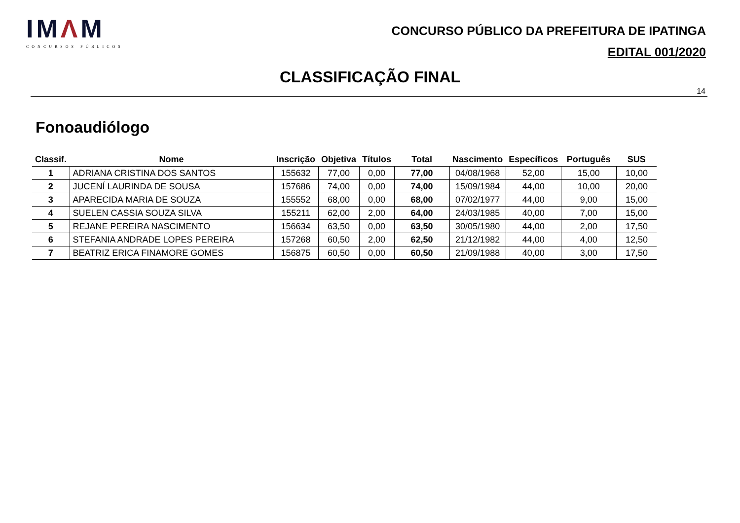IMΛM
CONCURSOS PÚBLICOS
CONCURSO PÚBLICO DA PREFEITURA DE IPATINGA
EDITAL 001/2020
CLASSIFICAÇÃO FINAL
14
Fonoaudiólogo
| Classif. | Nome | Inscrição | Objetiva | Títulos | Total | Nascimento | Específicos | Português | SUS |
| --- | --- | --- | --- | --- | --- | --- | --- | --- | --- |
| 1 | ADRIANA CRISTINA DOS SANTOS | 155632 | 77,00 | 0,00 | 77,00 | 04/08/1968 | 52,00 | 15,00 | 10,00 |
| 2 | JUCENÍ LAURINDA DE SOUSA | 157686 | 74,00 | 0,00 | 74,00 | 15/09/1984 | 44,00 | 10,00 | 20,00 |
| 3 | APARECIDA MARIA DE SOUZA | 155552 | 68,00 | 0,00 | 68,00 | 07/02/1977 | 44,00 | 9,00 | 15,00 |
| 4 | SUELEN CASSIA SOUZA SILVA | 155211 | 62,00 | 2,00 | 64,00 | 24/03/1985 | 40,00 | 7,00 | 15,00 |
| 5 | REJANE PEREIRA NASCIMENTO | 156634 | 63,50 | 0,00 | 63,50 | 30/05/1980 | 44,00 | 2,00 | 17,50 |
| 6 | STEFANIA ANDRADE LOPES PEREIRA | 157268 | 60,50 | 2,00 | 62,50 | 21/12/1982 | 44,00 | 4,00 | 12,50 |
| 7 | BEATRIZ ERICA FINAMORE GOMES | 156875 | 60,50 | 0,00 | 60,50 | 21/09/1988 | 40,00 | 3,00 | 17,50 |